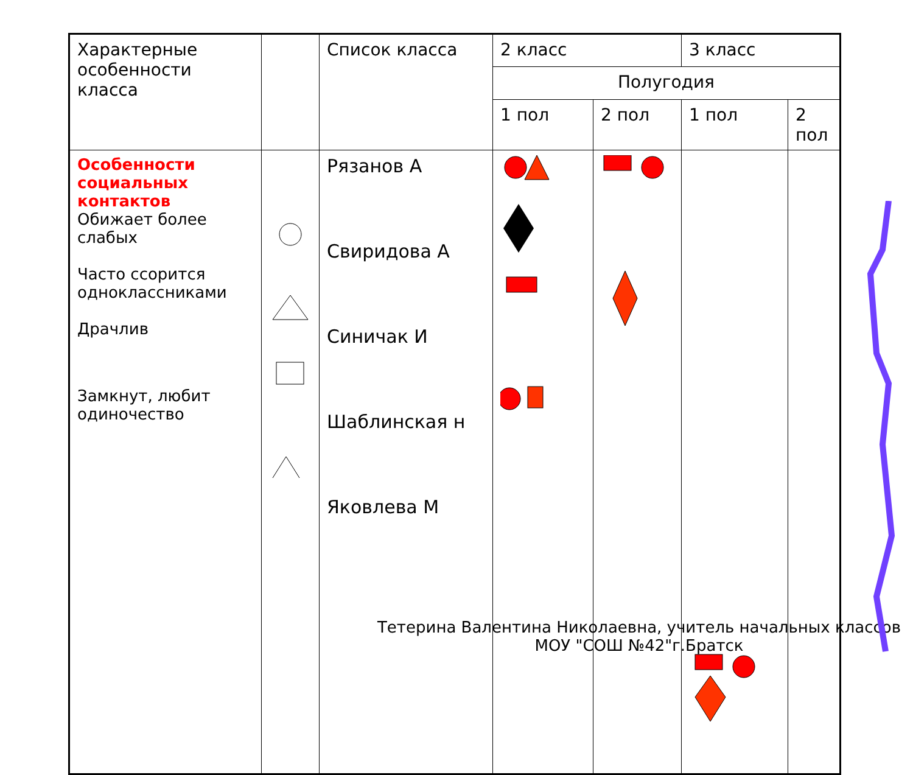| Характерные особенности класса | | Список класса | 2 класс | | 3 класс | |
| | | | Полугодия | | | |
| | | | 1 пол | 2 пол | 1 пол | 2 пол |
| Особенности социальных контактов Обижает более слабых Часто ссорится одноклассниками Драчлив Замкнут, любит одиночество | | Рязанов А Свиридова А Синичак И Шаблинская н Яковлева М | | | | |
Тетерина Валентина Николаевна, учитель начальных классов МОУ "СОШ №42"г.Братск